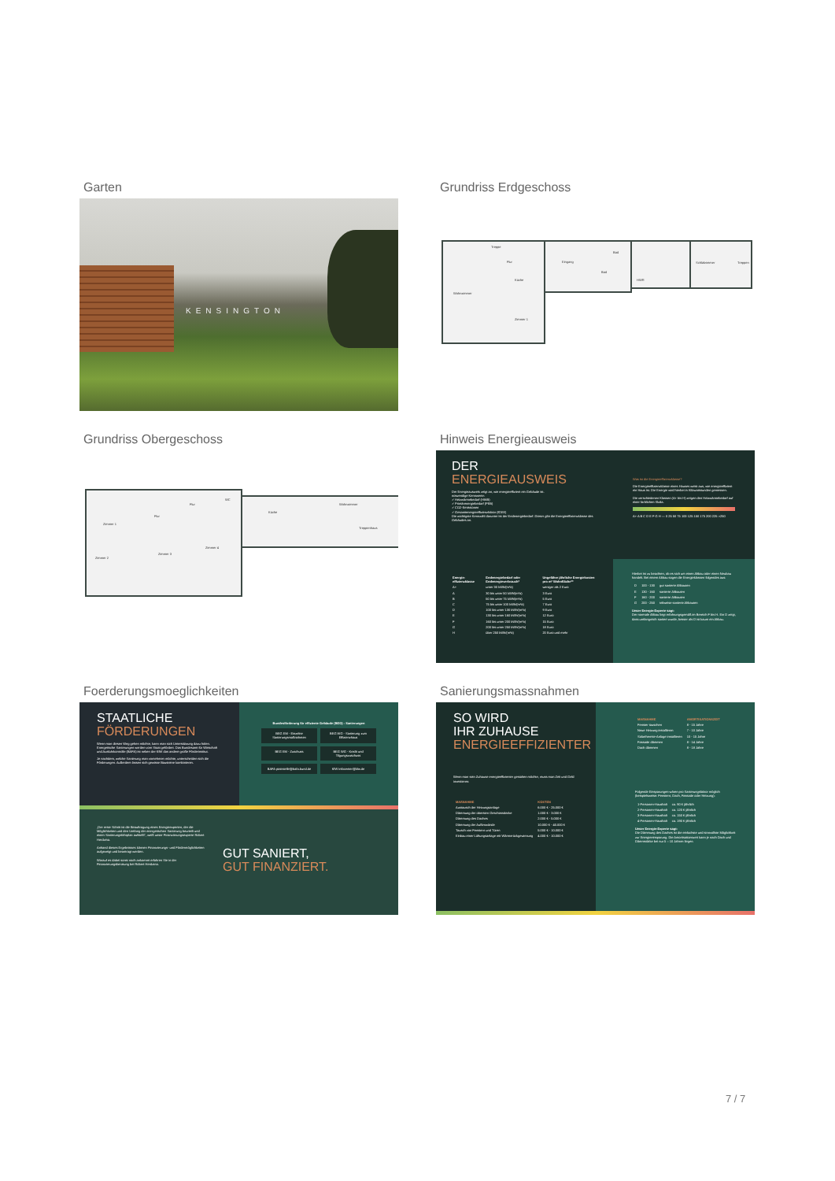Garten
KENSINGTON
Grundriss Erdgeschoss
Treppe
Flur
Eingang
Wohnzimmer
Küche
Bad
Bad
HWR
Schlafzimmer
Treppen
Zimmer 1
Grundriss Obergeschoss
Zimmer 1
Flur
WC
Küche
Wohnzimmer
Zimmer 2
Zimmer 3
Zimmer 4
Flur
Treppenhaus
Hinweis Energieausweis
DER
ENERGIEAUSWEIS
Der Energieausweis zeigt an, wie energieeffizient ein Gebäude ist.
notwendige Kennwerte:
✓ Heizwärmebedarf (HWB)
✓ Primärenergiebedarf (PEB)
✓ CO2-Emissionen
✓ Gesamtenergieeffizienzfaktor (fGEE)
Die wichtigste Kennzahl darunter ist der Endenergiebedarf. Dieser gibt die Energieeffizienzklasse des Gebäudes an.
Was ist die Energieeffizienzklasse?
Die Energieeffizienzklasse eines Hauses weist aus, wie energieeffizient ein Haus ist. Die Energie wird hierbei in Kilowattstunden gemessen.
Die verschiedenen Klassen (A+ bis H) zeigen den Heizwärmebedarf auf einer farblichen Skala.
A+ A B C D E F G H — 0 25 50 75 100 125 150 175 200 225 >250
| Energie-effizienzklasse | Endenergiebedarf oder Endenergieverbrauch* | Ungefähre jährliche Energiekosten pro m² Wohnfläche** |
| --- | --- | --- |
| A+ | unter 30 kWh/(m²a) | weniger als 2 Euro |
| A | 30 bis unter 50 kWh/(m²a) | 3 Euro |
| B | 50 bis unter 75 kWh/(m²a) | 5 Euro |
| C | 75 bis unter 100 kWh/(m²a) | 7 Euro |
| D | 100 bis unter 130 kWh/(m²a) | 9 Euro |
| E | 130 bis unter 160 kWh/(m²a) | 12 Euro |
| F | 160 bis unter 200 kWh/(m²a) | 15 Euro |
| G | 200 bis unter 250 kWh/(m²a) | 18 Euro |
| H | über 250 kWh/(m²a) | 20 Euro und mehr |
Hierbei ist zu beachten, ob es sich um einen Altbau oder einen Neubau handelt. Bei einem Altbau sagen die Energieklassen folgendes aus:
| D | 100 - 130 | gut sanierte Altbauten |
| E | 130 - 160 | sanierte Altbauten |
| F | 160 - 200 | sanierte Altbauten |
| G | 200 - 250 | teilweise sanierte Altbauten |
Unser Energie-Experte sagt:
Der normale Altbau liegt erfahrungsgemäß im Bereich F bis H. Ein D zeigt, dass umfangreich saniert wurde, besser als D ist kaum ein Altbau.
Foerderungsmoeglichkeiten
STAATLICHE
FÖRDERUNGEN
Wenn man diesen Weg gehen möchte, kann man sich Unterstützung dazu holen. Energetische Sanierungen werden vom Staat gefördert. Das Bundesamt für Wirtschaft und Ausfuhrkontrolle (BAFA) ist neben der KfW das andere große Förderinstitut.
Je nachdem, welche Sanierung man vornehmen möchte, unterscheiden sich die Förderungen. Außerdem lassen sich gewisse Bausteine kombinieren.
Bundesförderung für effiziente Gebäude (BEG) - Sanierungen
BEG EM - Einzelne Sanierungsmaßnahmen
BEG WG - Sanierung zum Effizienzhaus
BEG EM - Zuschuss
BEG WG - Kredit und Tilgungszuschuss
BAFA poststelle@bafa.bund.de
KfW infocenter@kfw.de
„Der erste Schritt ist die Beauftragung eines Energieexperten, der die Möglichkeiten und den Umfang der energetischen Sanierung beurteilt und einen Sanierungsfahrplan aufstellt", weiß unser Finanzierungsexperte Robert Herdzina.
Anhand dieses Ergebnisses können Finanzierungs- und Fördermöglichkeiten aufgezeigt und beantragt werden.
Worauf es dabei sonst noch ankommt erfahren Sie in der Finanzierungsberatung bei Robert Herdzina.
GUT SANIERT,
GUT FINANZIERT.
Sanierungsmassnahmen
SO WIRD
IHR ZUHAUSE
ENERGIEEFFIZIENTER
Wenn man sein Zuhause energieeffizienter gestalten möchte, muss man Zeit und Geld investieren:
| MAßNAHME | KOSTEN |
| --- | --- |
| Austausch der Heizungsanlage | 6.000 € - 25.000 € |
| Dämmung der obersten Geschossdecke | 1.000 € - 3.000 € |
| Dämmung des Daches | 2.000 € - 5.000 € |
| Dämmung der Außenwände | 10.000 € - 40.000 € |
| Tausch von Fenstern und Türen | 5.000 € - 10.000 € |
| Einbau einer Lüftungsanlage mit Wärmerückgewinnung | 4.000 € - 10.000 € |
| MAßNAHME | AMORTISATIONSZEIT |
| --- | --- |
| Fenster tauschen | 8 - 15 Jahre |
| Neue Heizung installieren | 7 - 10 Jahre |
| Solarthermie-Anlage installieren | 10 - 15 Jahre |
| Fassade dämmen | 8 - 14 Jahre |
| Dach dämmen | 8 - 18 Jahre |
Folgende Einsparungen wären pro Sanierungsfaktor möglich (beispielsweise: Fenstern, Dach, Fassade oder Heizung):
| 1-Personen-Haushalt | ca. 90 € jährlich |
| 2-Personen-Haushalt | ca. 120 € jährlich |
| 3-Personen-Haushalt | ca. 150 € jährlich |
| 4-Personen-Haushalt | ca. 190 € jährlich |
Unser Energie-Experte sagt:
Die Dämmung des Daches ist die einfachste und sinnvollste Möglichkeit zur Energieeinsparung. Die Amortisationszeit kann je nach Dach und Dämmstärke bei nur 5 – 10 Jahren liegen.
7 / 7